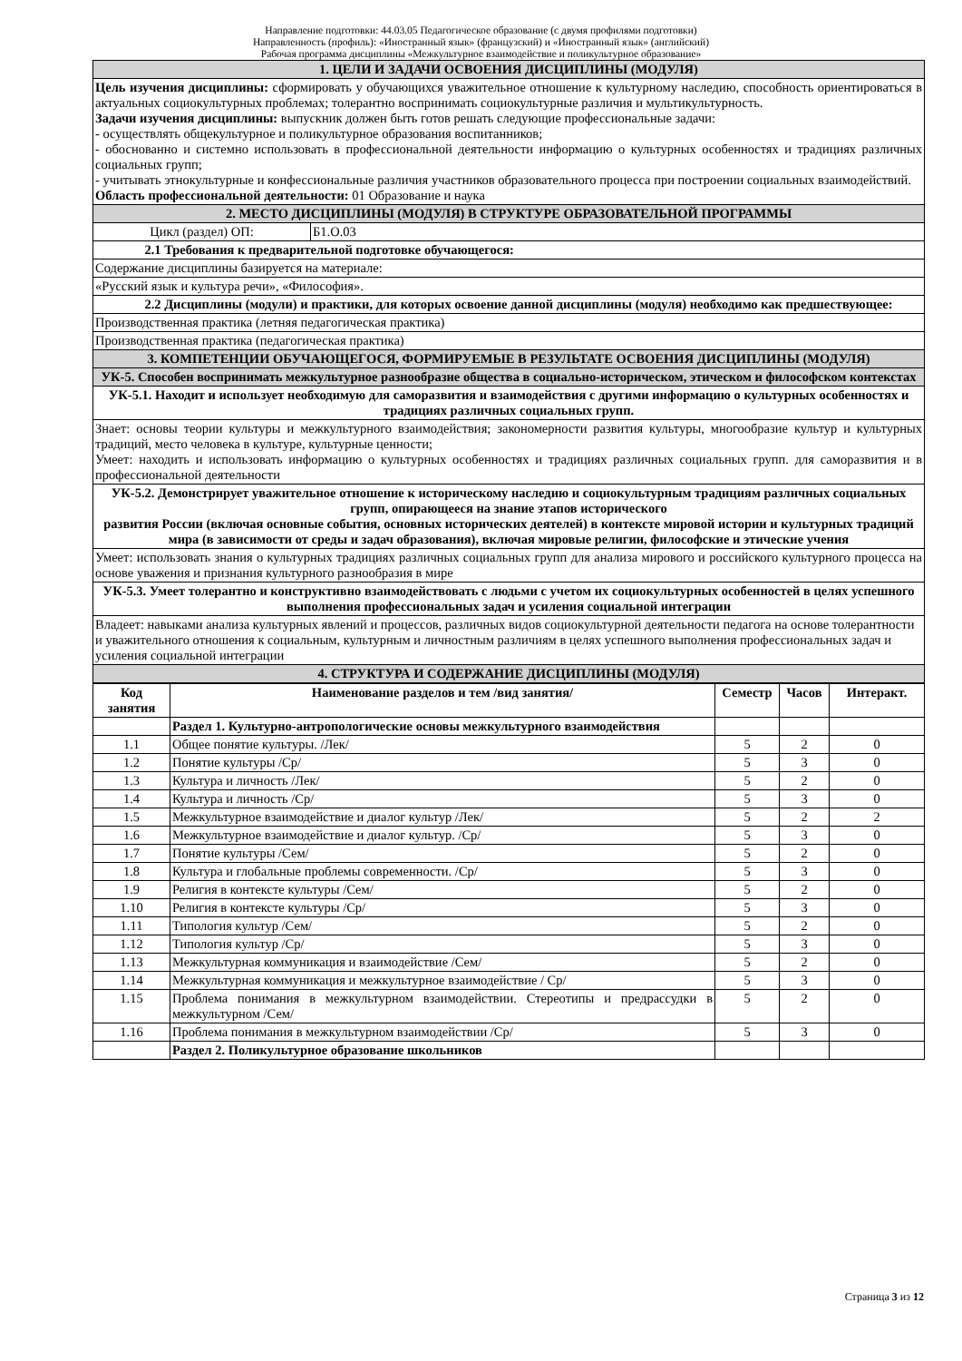Направление подготовки: 44.03.05 Педагогическое образование (с двумя профилями подготовки)
Направленность (профиль): «Иностранный язык» (французский) и «Иностранный язык» (английский)
Рабочая программа дисциплины «Межкультурное взаимодействие и поликультурное образование»
| 1. ЦЕЛИ И ЗАДАЧИ ОСВОЕНИЯ ДИСЦИПЛИНЫ (МОДУЛЯ) | |
| Цель изучения дисциплины: сформировать у обучающихся уважительное отношение к культурному наследию, способность ориентироваться в актуальных социокультурных проблемах; толерантно воспринимать социокультурные различия и мультикультурность. Задачи изучения дисциплины: выпускник должен быть готов решать следующие профессиональные задачи: - осуществлять общекультурное и поликультурное образования воспитанников; - обоснованно и системно использовать в профессиональной деятельности информацию о культурных особенностях и традициях различных социальных групп; - учитывать этнокультурные и конфессиональные различия участников образовательного процесса при построении социальных взаимодействий. Область профессиональной деятельности: 01 Образование и наука | |
| 2. МЕСТО ДИСЦИПЛИНЫ (МОДУЛЯ) В СТРУКТУРЕ ОБРАЗОВАТЕЛЬНОЙ ПРОГРАММЫ | |
| Цикл (раздел) ОП: | Б1.О.03 |
| 2.1 Требования к предварительной подготовке обучающегося: | |
| Содержание дисциплины базируется на материале: | |
| «Русский язык и культура речи», «Философия». | |
| 2.2 Дисциплины (модули) и практики, для которых освоение данной дисциплины (модуля) необходимо как предшествующее: | |
| Производственная практика (летняя педагогическая практика) | |
| Производственная практика (педагогическая практика) | |
| 3. КОМПЕТЕНЦИИ ОБУЧАЮЩЕГОСЯ, ФОРМИРУЕМЫЕ В РЕЗУЛЬТАТЕ ОСВОЕНИЯ ДИСЦИПЛИНЫ (МОДУЛЯ) | |
| УК-5. Способен воспринимать межкультурное разнообразие общества в социально-историческом, этическом и философском контекстах | |
| УК-5.1. Находит и использует необходимую для саморазвития и взаимодействия с другими информацию о культурных особенностях и традициях различных социальных групп. | |
| Знает: основы теории культуры и межкультурного взаимодействия; закономерности развития культуры, многообразие культур и культурных традиций, место человека в культуре, культурные ценности; Умеет: находить и использовать информацию о культурных особенностях и традициях различных социальных групп. для саморазвития и в профессиональной деятельности | |
| УК-5.2. Демонстрирует уважительное отношение к историческому наследию и социокультурным традициям различных социальных групп, опирающееся на знание этапов исторического развития России (включая основные события, основных исторических деятелей) в контексте мировой истории и культурных традиций мира (в зависимости от среды и задач образования), включая мировые религии, философские и этические учения | |
| Умеет: использовать знания о культурных традициях различных социальных групп для анализа мирового и российского культурного процесса на основе уважения и признания культурного разнообразия в мире | |
| УК-5.3. Умеет толерантно и конструктивно взаимодействовать с людьми с учетом их социокультурных особенностей в целях успешного выполнения профессиональных задач и усиления социальной интеграции | |
| Владеет: навыками анализа культурных явлений и процессов, различных видов социокультурной деятельности педагога на основе толерантности и уважительного отношения к социальным, культурным и личностным различиям в целях успешного выполнения профессиональных задач и усиления социальной интеграции | |
| 4. СТРУКТУРА И СОДЕРЖАНИЕ ДИСЦИПЛИНЫ (МОДУЛЯ) | |
| Код занятия | Наименование разделов и тем /вид занятия/ | Семестр | Часов | Интеракт. |
| --- | --- | --- | --- | --- |
| | Раздел 1. Культурно-антропологические основы межкультурного взаимодействия | | | |
| 1.1 | Общее понятие культуры. /Лек/ | 5 | 2 | 0 |
| 1.2 | Понятие культуры /Ср/ | 5 | 3 | 0 |
| 1.3 | Культура и личность /Лек/ | 5 | 2 | 0 |
| 1.4 | Культура и личность /Ср/ | 5 | 3 | 0 |
| 1.5 | Межкультурное взаимодействие и диалог культур /Лек/ | 5 | 2 | 2 |
| 1.6 | Межкультурное взаимодействие и диалог культур. /Ср/ | 5 | 3 | 0 |
| 1.7 | Понятие культуры /Сем/ | 5 | 2 | 0 |
| 1.8 | Культура и глобальные проблемы современности. /Ср/ | 5 | 3 | 0 |
| 1.9 | Религия в контексте культуры /Сем/ | 5 | 2 | 0 |
| 1.10 | Религия в контексте культуры /Ср/ | 5 | 3 | 0 |
| 1.11 | Типология культур /Сем/ | 5 | 2 | 0 |
| 1.12 | Типология культур /Ср/ | 5 | 3 | 0 |
| 1.13 | Межкультурная коммуникация и взаимодействие /Сем/ | 5 | 2 | 0 |
| 1.14 | Межкультурная коммуникация и межкультурное взаимодействие / Ср/ | 5 | 3 | 0 |
| 1.15 | Проблема понимания в межкультурном взаимодействии. Стереотипы и предрассудки в межкультурном /Сем/ | 5 | 2 | 0 |
| 1.16 | Проблема понимания в межкультурном взаимодействии /Ср/ | 5 | 3 | 0 |
| | Раздел 2. Поликультурное образование школьников | | | |
Страница 3 из 12